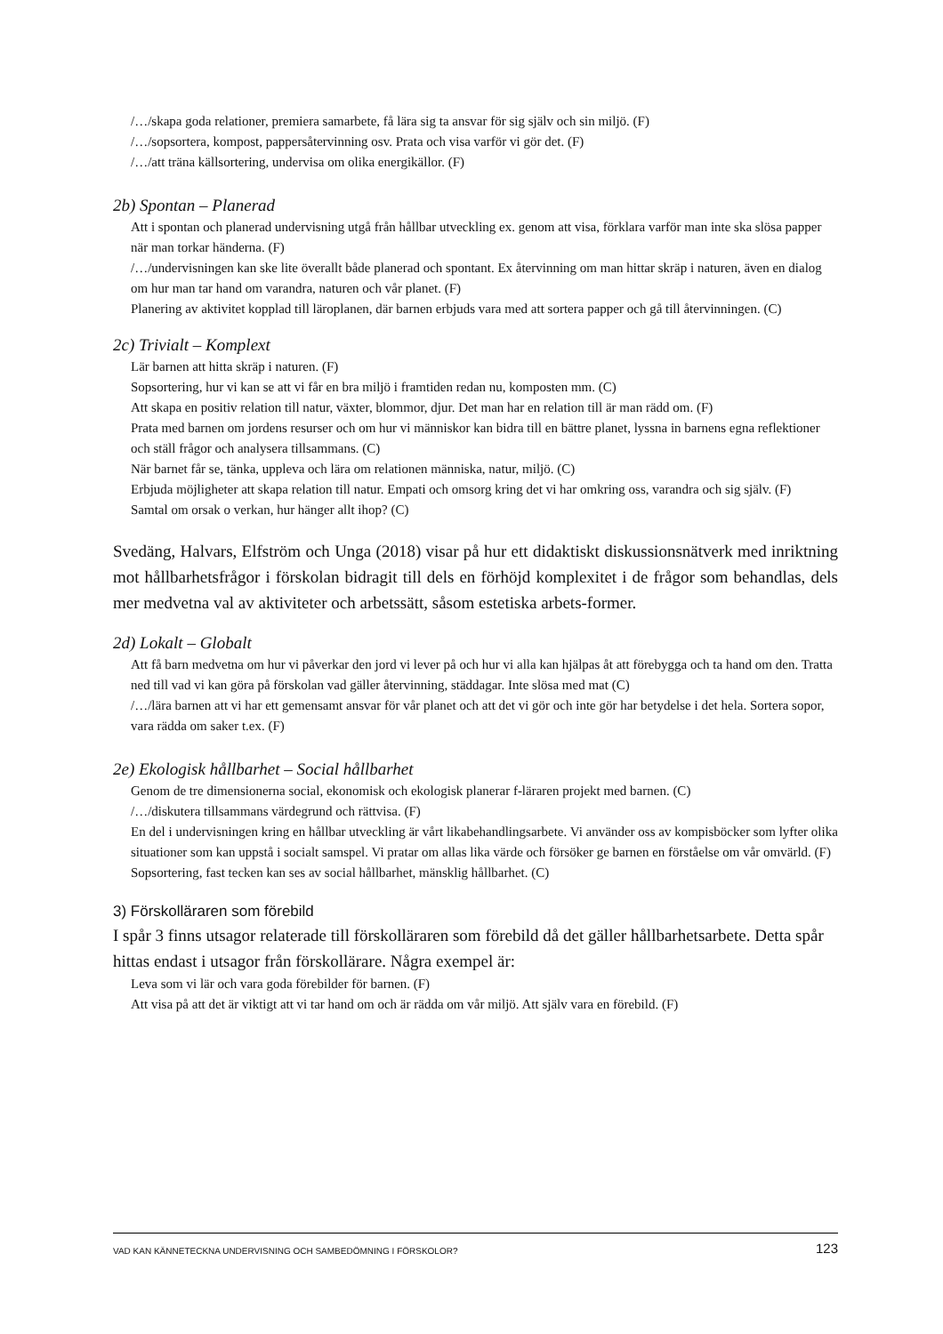/…/skapa goda relationer, premiera samarbete, få lära sig ta ansvar för sig själv och sin miljö. (F)
/…/sopsortera, kompost, pappersåtervinning osv. Prata och visa varför vi gör det. (F)
/…/att träna källsortering, undervisa om olika energikällor. (F)
2b) Spontan – Planerad
Att i spontan och planerad undervisning utgå från hållbar utveckling ex. genom att visa, förklara varför man inte ska slösa papper när man torkar händerna. (F)
/…/undervisningen kan ske lite överallt både planerad och spontant. Ex återvinning om man hittar skräp i naturen, även en dialog om hur man tar hand om varandra, naturen och vår planet. (F)
Planering av aktivitet kopplad till läroplanen, där barnen erbjuds vara med att sortera papper och gå till återvinningen. (C)
2c) Trivialt – Komplext
Lär barnen att hitta skräp i naturen. (F)
Sopsortering, hur vi kan se att vi får en bra miljö i framtiden redan nu, komposten mm. (C)
Att skapa en positiv relation till natur, växter, blommor, djur. Det man har en relation till är man rädd om. (F)
Prata med barnen om jordens resurser och om hur vi människor kan bidra till en bättre planet, lyssna in barnens egna reflektioner och ställ frågor och analysera tillsammans. (C)
När barnet får se, tänka, uppleva och lära om relationen människa, natur, miljö. (C)
Erbjuda möjligheter att skapa relation till natur. Empati och omsorg kring det vi har omkring oss, varandra och sig själv. (F)
Samtal om orsak o verkan, hur hänger allt ihop? (C)
Svedäng, Halvars, Elfström och Unga (2018) visar på hur ett didaktiskt diskussionsnätverk med inriktning mot hållbarhetsfrågor i förskolan bidragit till dels en förhöjd komplexitet i de frågor som behandlas, dels mer medvetna val av aktiviteter och arbetssätt, såsom estetiska arbets-former.
2d) Lokalt – Globalt
Att få barn medvetna om hur vi påverkar den jord vi lever på och hur vi alla kan hjälpas åt att förebygga och ta hand om den. Tratta ned till vad vi kan göra på förskolan vad gäller återvinning, städdagar. Inte slösa med mat (C)
/…/lära barnen att vi har ett gemensamt ansvar för vår planet och att det vi gör och inte gör har betydelse i det hela. Sortera sopor, vara rädda om saker t.ex. (F)
2e) Ekologisk hållbarhet – Social hållbarhet
Genom de tre dimensionerna social, ekonomisk och ekologisk planerar f-läraren projekt med barnen. (C)
/…/diskutera tillsammans värdegrund och rättvisa. (F)
En del i undervisningen kring en hållbar utveckling är vårt likabehandlingsarbete. Vi använder oss av kompisböcker som lyfter olika situationer som kan uppstå i socialt samspel. Vi pratar om allas lika värde och försöker ge barnen en förståelse om vår omvärld. (F)
Sopsortering, fast tecken kan ses av social hållbarhet, mänsklig hållbarhet. (C)
3) Förskolläraren som förebild
I spår 3 finns utsagor relaterade till förskolläraren som förebild då det gäller hållbarhetsarbete. Detta spår hittas endast i utsagor från förskollärare. Några exempel är:
Leva som vi lär och vara goda förebilder för barnen. (F)
Att visa på att det är viktigt att vi tar hand om och är rädda om vår miljö. Att själv vara en förebild. (F)
VAD KAN KÄNNETECKNA UNDERVISNING OCH SAMBEDÖMNING I FÖRSKOLOR? 123